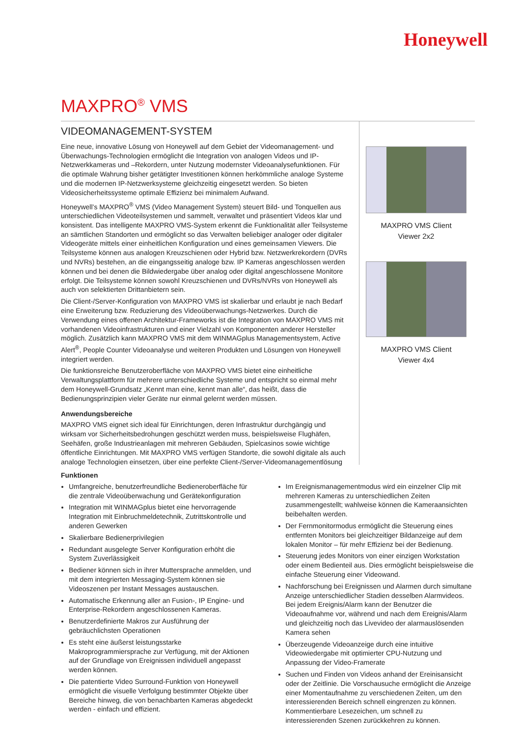Honeywell
MAXPRO<sup>®</sup> VMS
VIDEOMANAGEMENT-SYSTEM
Eine neue, innovative Lösung von Honeywell auf dem Gebiet der Videomanagement- und Überwachungs-Technologien ermöglicht die Integration von analogen Videos und IP-Netzwerkkameras und –Rekordern, unter Nutzung modernster Videoanalysefunktionen. Für die optimale Wahrung bisher getätigter Investitionen können herkömmliche analoge Systeme und die modernen IP-Netzwerksysteme gleichzeitig eingesetzt werden. So bieten Videosicherheitssysteme optimale Effizienz bei minimalem Aufwand.
Honeywell’s MAXPRO<sup>®</sup> VMS (Video Management System) steuert Bild- und Tonquellen aus unterschiedlichen Videoteilsystemen und sammelt, verwaltet und präsentiert Videos klar und konsistent. Das intelligente MAXPRO VMS-System erkennt die Funktionalität aller Teilsysteme an sämtlichen Standorten und ermöglicht so das Verwalten beliebiger analoger oder digitaler Videogeräte mittels einer einheitlichen Konfiguration und eines gemeinsamen Viewers. Die Teilsysteme können aus analogen Kreuzschienen oder Hybrid bzw. Netzwerkrekordern (DVRs und NVRs) bestehen, an die eingangsseitig analoge bzw. IP Kameras angeschlossen werden können und bei denen die Bildwiedergabe über analog oder digital angeschlossene Monitore erfolgt. Die Teilsysteme können sowohl Kreuzschienen und DVRs/NVRs von Honeywell als auch von selektierten Drittanbietern sein.
Die Client-/Server-Konfiguration von MAXPRO VMS ist skalierbar und erlaubt je nach Bedarf eine Erweiterung bzw. Reduzierung des Videoüberwachungs-Netzwerkes. Durch die Verwendung eines offenen Architektur-Frameworks ist die Integration von MAXPRO VMS mit vorhandenen Videoinfrastrukturen und einer Vielzahl von Komponenten anderer Hersteller möglich. Zusätzlich kann MAXPRO VMS mit dem WINMAGplus Managementsystem, Active Alert<sup>®</sup>, People Counter Videoanalyse und weiteren Produkten und Lösungen von Honeywell integriert werden.
Die funktionsreiche Benutzeroberfläche von MAXPRO VMS bietet eine einheitliche Verwaltungsplattform für mehrere unterschiedliche Systeme und entspricht so einmal mehr dem Honeywell-Grundsatz „Kennt man eine, kennt man alle“, das heißt, dass die Bedienungsprinzipien vieler Geräte nur einmal gelernt werden müssen.
Anwendungsbereiche
MAXPRO VMS eignet sich ideal für Einrichtungen, deren Infrastruktur durchgängig und wirksam vor Sicherheitsbedrohungen geschützt werden muss, beispielsweise Flughäfen, Seehäfen, große Industrieanlagen mit mehreren Gebäuden, Spielcasinos sowie wichtige öffentliche Einrichtungen. Mit MAXPRO VMS verfügen Standorte, die sowohl digitale als auch analoge Technologien einsetzen, über eine perfekte Client-/Server-Videomanagementlösung
MAXPRO VMS Client
Viewer 2x2
MAXPRO VMS Client
Viewer 4x4
Funktionen
Umfangreiche, benutzerfreundliche Bedieneroberfläche für die zentrale Videoüberwachung und Gerätekonfiguration
Integration mit WINMAGplus bietet eine hervorragende Integration mit Einbruchmeldetechnik, Zutrittskontrolle und anderen Gewerken
Skalierbare Bedienerprivilegien
Redundant ausgelegte Server Konfiguration erhöht die System Zuverlässigkeit
Bediener können sich in ihrer Muttersprache anmelden, und mit dem integrierten Messaging-System können sie Videoszenen per Instant Messages austauschen.
Automatische Erkennung aller an Fusion-, IP Engine- und Enterprise-Rekordern angeschlossenen Kameras.
Benutzerdefinierte Makros zur Ausführung der gebräuchlichsten Operationen
Es steht eine äußerst leistungsstarke Makroprogrammiersprache zur Verfügung, mit der Aktionen auf der Grundlage von Ereignissen individuell angepasst werden können.
Die patentierte Video Surround-Funktion von Honeywell ermöglicht die visuelle Verfolgung bestimmter Objekte über Bereiche hinweg, die von benachbarten Kameras abgedeckt werden - einfach und effizient.
Im Ereignismanagementmodus wird ein einzelner Clip mit mehreren Kameras zu unterschiedlichen Zeiten zusammengestellt; wahlweise können die Kameraansichten beibehalten werden.
Der Fernmonitormodus ermöglicht die Steuerung eines entfernten Monitors bei gleichzeitiger Bildanzeige auf dem lokalen Monitor – für mehr Effizienz bei der Bedienung.
Steuerung jedes Monitors von einer einzigen Workstation oder einem Bedienteil aus. Dies ermöglicht beispielsweise die einfache Steuerung einer Videowand.
Nachforschung bei Ereignissen und Alarmen durch simultane Anzeige unterschiedlicher Stadien desselben Alarmvideos. Bei jedem Ereignis/Alarm kann der Benutzer die Videoaufnahme vor, während und nach dem Ereignis/Alarm und gleichzeitig noch das Livevideo der alarmauslösenden Kamera sehen
Überzeugende Videoanzeige durch eine intuitive Videowiedergabe mit optimierter CPU-Nutzung und Anpassung der Video-Framerate
Suchen und Finden von Videos anhand der Ereinisansicht oder der Zeitlinie. Die Vorschausuche ermöglicht die Anzeige einer Momentaufnahme zu verschiedenen Zeiten, um den interessierenden Bereich schnell eingrenzen zu können. Kommentierbare Lesezeichen, um schnell zu interessierenden Szenen zurückkehren zu können.